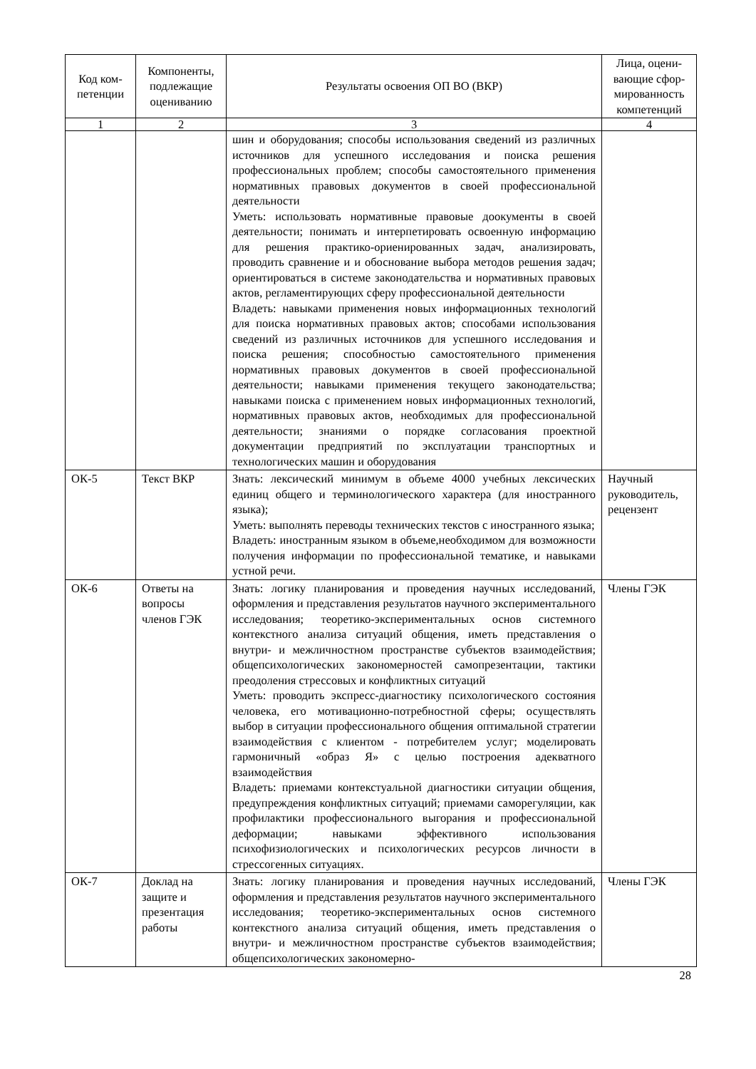| Код ком-петенции | Компоненты, подлежащие оцениванию | Результаты освоения ОП ВО (ВКР) | Лица, оцени-вающие сфор-мированность компетенций |
| --- | --- | --- | --- |
| 1 | 2 | 3 | 4 |
| | | шин и оборудования; способы использования сведений из различных источников для успешного исследования и поиска решения профессиональных проблем; способы самостоятельного применения нормативных правовых документов в своей профессиональной деятельности Уметь: использовать нормативные правовые доокументы в своей деятельности; понимать и интерпетировать освоенную информацию для решения практико-ориенированных задач, анализировать, проводить сравнение и и обоснование выбора методов решения задач; ориентироваться в системе законодательства и нормативных правовых актов, регламентирующих сферу профессиональной деятельности Владеть: навыками применения новых информационных технологий для поиска нормативных правовых актов; способами использования сведений из различных источников для успешного исследования и поиска решения; способностью самостоятельного применения нормативных правовых документов в своей профессиональной деятельности; навыками применения текущего законодательства; навыками поиска с применением новых информационных технологий, нормативных правовых актов, необходимых для профессиональной деятельности; знаниями о порядке согласования проектной документации предприятий по эксплуатации транспортных и технологических машин и оборудования | |
| ОК-5 | Текст ВКР | Знать: лексический минимум в объеме 4000 учебных лексических единиц общего и терминологического характера (для иностранного языка); Уметь: выполнять переводы технических текстов с иностранного языка; Владеть: иностранным языком в объеме,необходимом для возможности получения информации по профессиональной тематике, и навыками устной речи. | Научный руководитель, рецензент |
| ОК-6 | Ответы на вопросы членов ГЭК | Знать: логику планирования и проведения научных исследований, оформления и представления результатов научного экспериментального исследования; теоретико-экспериментальных основ системного контекстного анализа ситуаций общения, иметь представления о внутри- и межличностном пространстве субъектов взаимодействия; общепсихологических закономерностей самопрезентации, тактики преодоления стрессовых и конфликтных ситуаций Уметь: проводить экспресс-диагностику психологического состояния человека, его мотивационно-потребностной сферы; осуществлять выбор в ситуации профессионального общения оптимальной стратегии взаимодействия с клиентом - потребителем услуг; моделировать гармоничный «образ Я» с целью построения адекватного взаимодействия Владеть: приемами контекстуальной диагностики ситуации общения, предупреждения конфликтных ситуаций; приемами саморегуляции, как профилактики профессионального выгорания и профессиональной деформации; навыками эффективного использования психофизиологических и психологических ресурсов личности в стрессогенных ситуациях. | Члены ГЭК |
| ОК-7 | Доклад на защите и презентация работы | Знать: логику планирования и проведения научных исследований, оформления и представления результатов научного экспериментального исследования; теоретико-экспериментальных основ системного контекстного анализа ситуаций общения, иметь представления о внутри- и межличностном пространстве субъектов взаимодействия; общепсихологических закономерно- | Члены ГЭК |
28